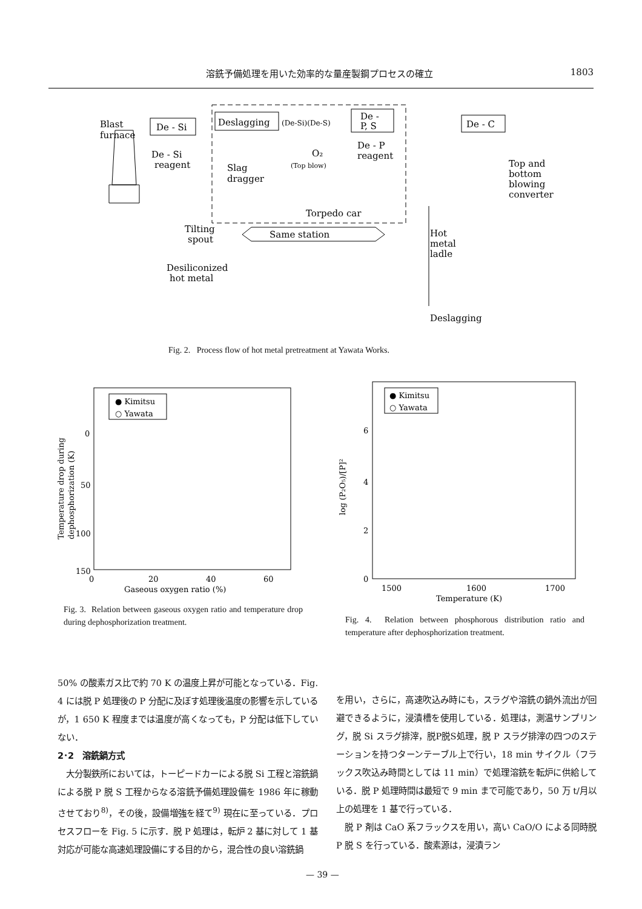溶銑予備処理を用いた効率的な量産製鋼プロセスの確立 1803
Blast
furnace
De - Si
Deslagging
(De-Si)(De-S)
De -
P, S
De - C
De - Si
reagent
De - P
reagent
O₂
(Top blow)
Slag
dragger
Top and
bottom
blowing
converter
Torpedo car
Tilting
spout
Same station
Hot
metal
ladle
Desiliconized
hot metal
Deslagging
Fig. 2. Process flow of hot metal pretreatment at Yawata Works.
● Kimitsu
○ Yawata
0
50
100
150
0
20
40
60
Gaseous oxygen ratio (%)
Temperature drop during
dephosphorization (K)
● Kimitsu
○ Yawata
6
4
2
0
1500
1600
1700
Temperature (K)
log (P₂O₅)/[P]²
Fig. 3. Relation between gaseous oxygen ratio and temperature drop during dephosphorization treatment.
Fig. 4. Relation between phosphorous distribution ratio and temperature after dephosphorization treatment.
50% の酸素ガス比で約 70 K の温度上昇が可能となっている．Fig. 4 には脱 P 処理後の P 分配に及ぼす処理後温度の影響を示しているが，1 650 K 程度までは温度が高くなっても，P 分配は低下していない．
2･2　溶銑鍋方式
　大分製鉄所においては，トーピードカーによる脱 Si 工程と溶銑鍋による脱 P 脱 S 工程からなる溶銑予備処理設備を 1986 年に稼動させており<sup>8)</sup>，その後，設備増強を経て<sup>9)</sup> 現在に至っている．プロセスフローを Fig. 5 に示す．脱 P 処理は，転炉 2 基に対して 1 基対応が可能な高速処理設備にする目的から，混合性の良い溶銑鍋
を用い，さらに，高速吹込み時にも，スラグや溶銑の鍋外流出が回避できるように，浸漬槽を使用している．処理は，測温サンプリング，脱 Si スラグ排滓，脱P脱S処理，脱 P スラグ排滓の四つのステーションを持つターンテーブル上で行い，18 min サイクル（フラックス吹込み時間としては 11 min）で処理溶銑を転炉に供給している．脱 P 処理時間は最短で 9 min まで可能であり，50 万 t/月以上の処理を 1 基で行っている．
　脱 P 剤は CaO 系フラックスを用い，高い CaO/O による同時脱 P 脱 S を行っている．酸素源は，浸漬ラン
— 39 —